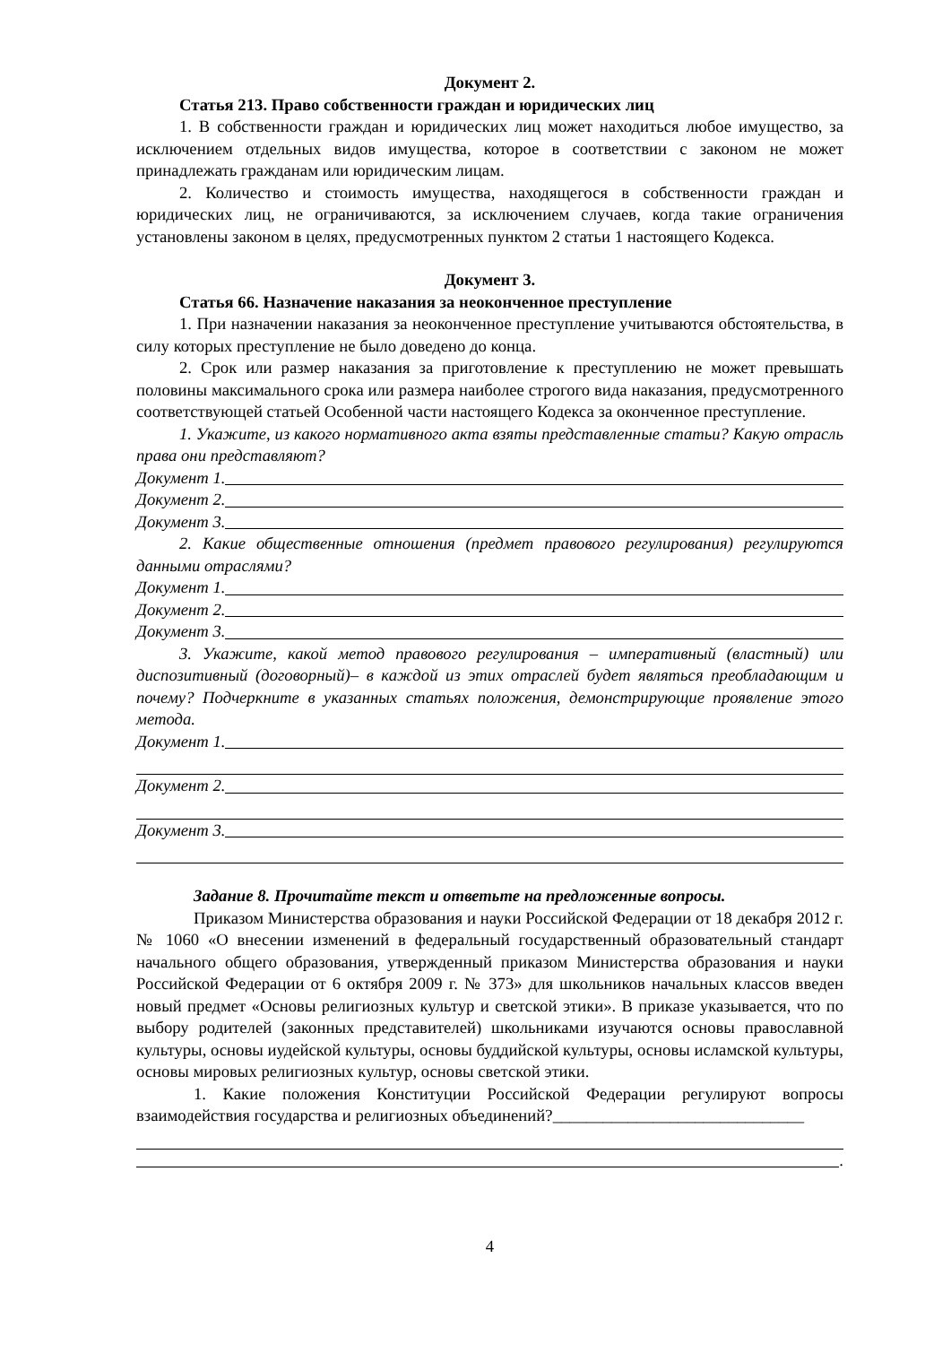Документ 2.
Статья 213. Право собственности граждан и юридических лиц
1. В собственности граждан и юридических лиц может находиться любое имущество, за исключением отдельных видов имущества, которое в соответствии с законом не может принадлежать гражданам или юридическим лицам.
2. Количество и стоимость имущества, находящегося в собственности граждан и юридических лиц, не ограничиваются, за исключением случаев, когда такие ограничения установлены законом в целях, предусмотренных пунктом 2 статьи 1 настоящего Кодекса.
Документ 3.
Статья 66. Назначение наказания за неоконченное преступление
1. При назначении наказания за неоконченное преступление учитываются обстоятельства, в силу которых преступление не было доведено до конца.
2. Срок или размер наказания за приготовление к преступлению не может превышать половины максимального срока или размера наиболее строгого вида наказания, предусмотренного соответствующей статьей Особенной части настоящего Кодекса за оконченное преступление.
1. Укажите, из какого нормативного акта взяты представленные статьи? Какую отрасль права они представляют?
Документ 1.
Документ 2.
Документ 3.
2. Какие общественные отношения (предмет правового регулирования) регулируются данными отраслями?
Документ 1.
Документ 2.
Документ 3.
3. Укажите, какой метод правового регулирования – императивный (властный) или диспозитивный (договорный)– в каждой из этих отраслей будет являться преобладающим и почему? Подчеркните в указанных статьях положения, демонстрирующие проявление этого метода.
Документ 1.
Документ 2.
Документ 3.
Задание 8. Прочитайте текст и ответьте на предложенные вопросы.
Приказом Министерства образования и науки Российской Федерации от 18 декабря 2012 г. № 1060 «О внесении изменений в федеральный государственный образовательный стандарт начального общего образования, утвержденный приказом Министерства образования и науки Российской Федерации от 6 октября 2009 г. № 373» для школьников начальных классов введен новый предмет «Основы религиозных культур и светской этики». В приказе указывается, что по выбору родителей (законных представителей) школьниками изучаются основы православной культуры, основы иудейской культуры, основы буддийской культуры, основы исламской культуры, основы мировых религиозных культур, основы светской этики.
1. Какие положения Конституции Российской Федерации регулируют вопросы взаимодействия государства и религиозных объединений?______________________________
.
4